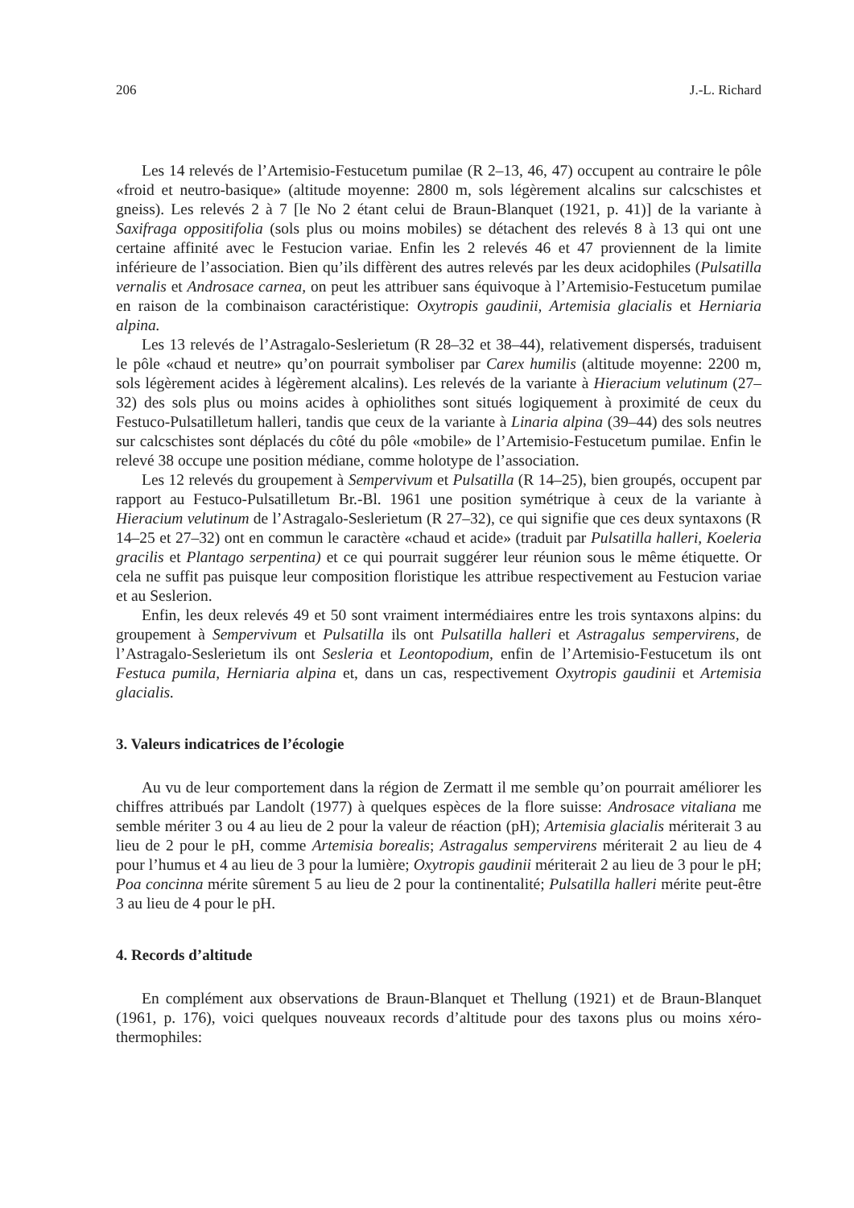206 J.-L. Richard
Les 14 relevés de l’Artemisio-Festucetum pumilae (R 2–13, 46, 47) occupent au contraire le pôle «froid et neutro-basique» (altitude moyenne: 2800 m, sols légèrement alcalins sur calcschistes et gneiss). Les relevés 2 à 7 [le No 2 étant celui de Braun-Blanquet (1921, p. 41)] de la variante à Saxifraga oppositifolia (sols plus ou moins mobiles) se détachent des relevés 8 à 13 qui ont une certaine affinité avec le Festucion variae. Enfin les 2 relevés 46 et 47 proviennent de la limite inférieure de l’association. Bien qu’ils diffèrent des autres relevés par les deux acidophiles (Pulsatilla vernalis et Androsace carnea, on peut les attribuer sans équivoque à l’Artemisio-Festucetum pumilae en raison de la combinaison caractéristique: Oxytropis gaudinii, Artemisia glacialis et Herniaria alpina.
Les 13 relevés de l’Astragalo-Seslerietum (R 28–32 et 38–44), relativement dispersés, traduisent le pôle «chaud et neutre» qu’on pourrait symboliser par Carex humilis (altitude moyenne: 2200 m, sols légèrement acides à légèrement alcalins). Les relevés de la variante à Hieracium velutinum (27–32) des sols plus ou moins acides à ophiolithes sont situés logiquement à proximité de ceux du Festuco-Pulsatilletum halleri, tandis que ceux de la variante à Linaria alpina (39–44) des sols neutres sur calcschistes sont déplacés du côté du pôle «mobile» de l’Artemisio-Festucetum pumilae. Enfin le relevé 38 occupe une position médiane, comme holotype de l’association.
Les 12 relevés du groupement à Sempervivum et Pulsatilla (R 14–25), bien groupés, occupent par rapport au Festuco-Pulsatilletum Br.-Bl. 1961 une position symétrique à ceux de la variante à Hieracium velutinum de l’Astragalo-Seslerietum (R 27–32), ce qui signifie que ces deux syntaxons (R 14–25 et 27–32) ont en commun le caractère «chaud et acide» (traduit par Pulsatilla halleri, Koeleria gracilis et Plantago serpentina) et ce qui pourrait suggérer leur réunion sous le même étiquette. Or cela ne suffit pas puisque leur composition floristique les attribue respectivement au Festucion variae et au Seslerion.
Enfin, les deux relevés 49 et 50 sont vraiment intermédiaires entre les trois syntaxons alpins: du groupement à Sempervivum et Pulsatilla ils ont Pulsatilla halleri et Astragalus sempervirens, de l’Astragalo-Seslerietum ils ont Sesleria et Leontopodium, enfin de l’Artemisio-Festucetum ils ont Festuca pumila, Herniaria alpina et, dans un cas, respectivement Oxytropis gaudinii et Artemisia glacialis.
3. Valeurs indicatrices de l’écologie
Au vu de leur comportement dans la région de Zermatt il me semble qu’on pourrait améliorer les chiffres attribués par Landolt (1977) à quelques espèces de la flore suisse: Androsace vitaliana me semble mériter 3 ou 4 au lieu de 2 pour la valeur de réaction (pH); Artemisia glacialis mériterait 3 au lieu de 2 pour le pH, comme Artemisia borealis; Astragalus sempervirens mériterait 2 au lieu de 4 pour l’humus et 4 au lieu de 3 pour la lumière; Oxytropis gaudinii mériterait 2 au lieu de 3 pour le pH; Poa concinna mérite sûrement 5 au lieu de 2 pour la continentalité; Pulsatilla halleri mérite peut-être 3 au lieu de 4 pour le pH.
4. Records d’altitude
En complément aux observations de Braun-Blanquet et Thellung (1921) et de Braun-Blanquet (1961, p. 176), voici quelques nouveaux records d’altitude pour des taxons plus ou moins xéro-thermophiles: